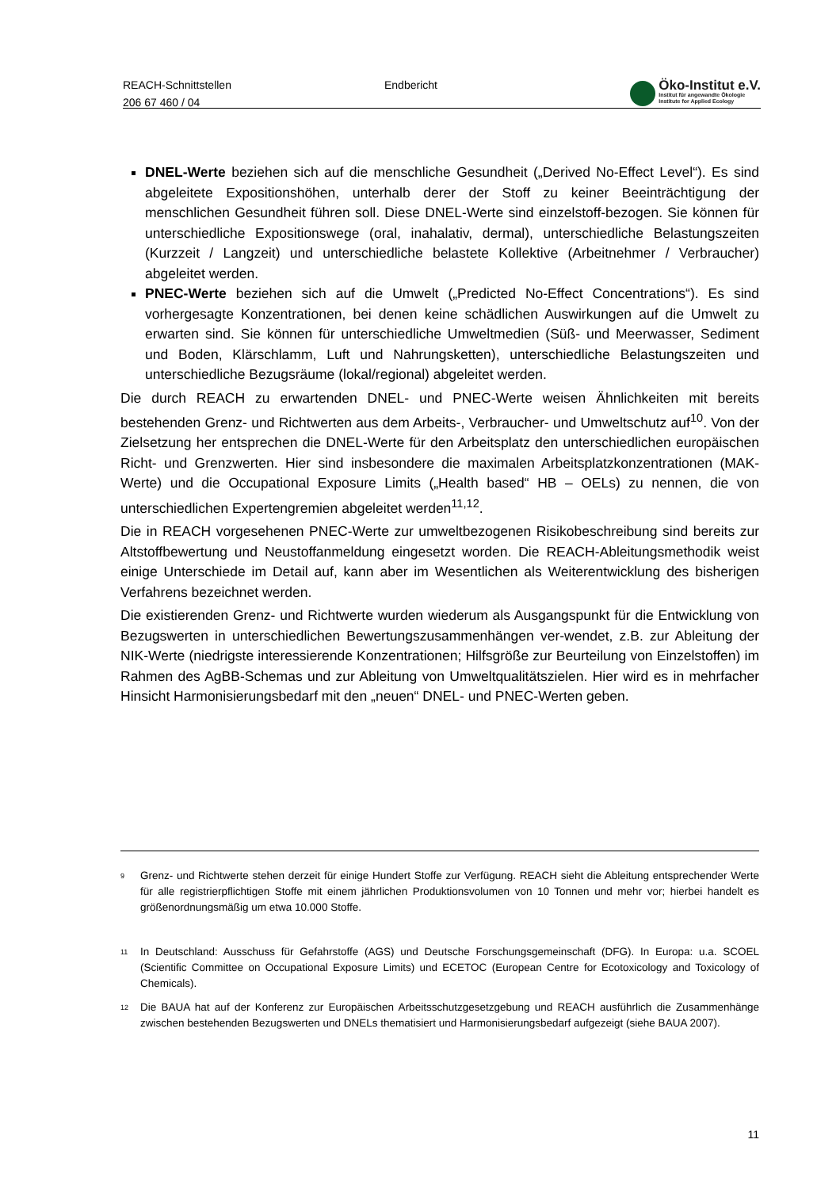REACH-Schnittstellen
206 67 460 / 04
Endbericht
Öko-Institut e.V.
Institut für angewandte Ökologie
Institute for Applied Ecology
DNEL-Werte beziehen sich auf die menschliche Gesundheit („Derived No-Effect Level“). Es sind abgeleitete Expositionshöhen, unterhalb derer der Stoff zu keiner Beeinträchtigung der menschlichen Gesundheit führen soll. Diese DNEL-Werte sind einzelstoff-bezogen. Sie können für unterschiedliche Expositionswege (oral, inahalativ, dermal), unterschiedliche Belastungszeiten (Kurzzeit / Langzeit) und unterschiedliche belastete Kollektive (Arbeitnehmer / Verbraucher) abgeleitet werden.
PNEC-Werte beziehen sich auf die Umwelt („Predicted No-Effect Concentrations“). Es sind vorhergesagte Konzentrationen, bei denen keine schädlichen Auswirkungen auf die Umwelt zu erwarten sind. Sie können für unterschiedliche Umweltmedien (Süß- und Meerwasser, Sediment und Boden, Klärschlamm, Luft und Nahrungsketten), unterschiedliche Belastungszeiten und unterschiedliche Bezugsräume (lokal/regional) abgeleitet werden.
Die durch REACH zu erwartenden DNEL- und PNEC-Werte weisen Ähnlichkeiten mit bereits bestehenden Grenz- und Richtwerten aus dem Arbeits-, Verbraucher- und Umweltschutz auf<sup>10</sup>. Von der Zielsetzung her entsprechen die DNEL-Werte für den Arbeitsplatz den unterschiedlichen europäischen Richt- und Grenzwerten. Hier sind insbesondere die maximalen Arbeitsplatzkonzentrationen (MAK-Werte) und die Occupational Exposure Limits („Health based“ HB – OELs) zu nennen, die von unterschiedlichen Expertengremien abgeleitet werden<sup>11,12</sup>.
Die in REACH vorgesehenen PNEC-Werte zur umweltbezogenen Risikobeschreibung sind bereits zur Altstoffbewertung und Neustoffanmeldung eingesetzt worden. Die REACH-Ableitungsmethodik weist einige Unterschiede im Detail auf, kann aber im Wesentlichen als Weiterentwicklung des bisherigen Verfahrens bezeichnet werden.
Die existierenden Grenz- und Richtwerte wurden wiederum als Ausgangspunkt für die Entwicklung von Bezugswerten in unterschiedlichen Bewertungszusammenhängen ver-wendet, z.B. zur Ableitung der NIK-Werte (niedrigste interessierende Konzentrationen; Hilfsgröße zur Beurteilung von Einzelstoffen) im Rahmen des AgBB-Schemas und zur Ableitung von Umweltqualitätszielen. Hier wird es in mehrfacher Hinsicht Harmonisierungsbedarf mit den „neuen“ DNEL- und PNEC-Werten geben.
<sup>9</sup>
Grenz- und Richtwerte stehen derzeit für einige Hundert Stoffe zur Verfügung. REACH sieht die Ableitung entsprechender Werte für alle registrierpflichtigen Stoffe mit einem jährlichen Produktionsvolumen von 10 Tonnen und mehr vor; hierbei handelt es größenordnungsmäßig um etwa 10.000 Stoffe.
<sup>11</sup>
In Deutschland: Ausschuss für Gefahrstoffe (AGS) und Deutsche Forschungsgemeinschaft (DFG). In Europa: u.a. SCOEL (Scientific Committee on Occupational Exposure Limits) und ECETOC (European Centre for Ecotoxicology and Toxicology of Chemicals).
<sup>12</sup>
Die BAUA hat auf der Konferenz zur Europäischen Arbeitsschutzgesetzgebung und REACH ausführlich die Zusammenhänge zwischen bestehenden Bezugswerten und DNELs thematisiert und Harmonisierungsbedarf aufgezeigt (siehe BAUA 2007).
11